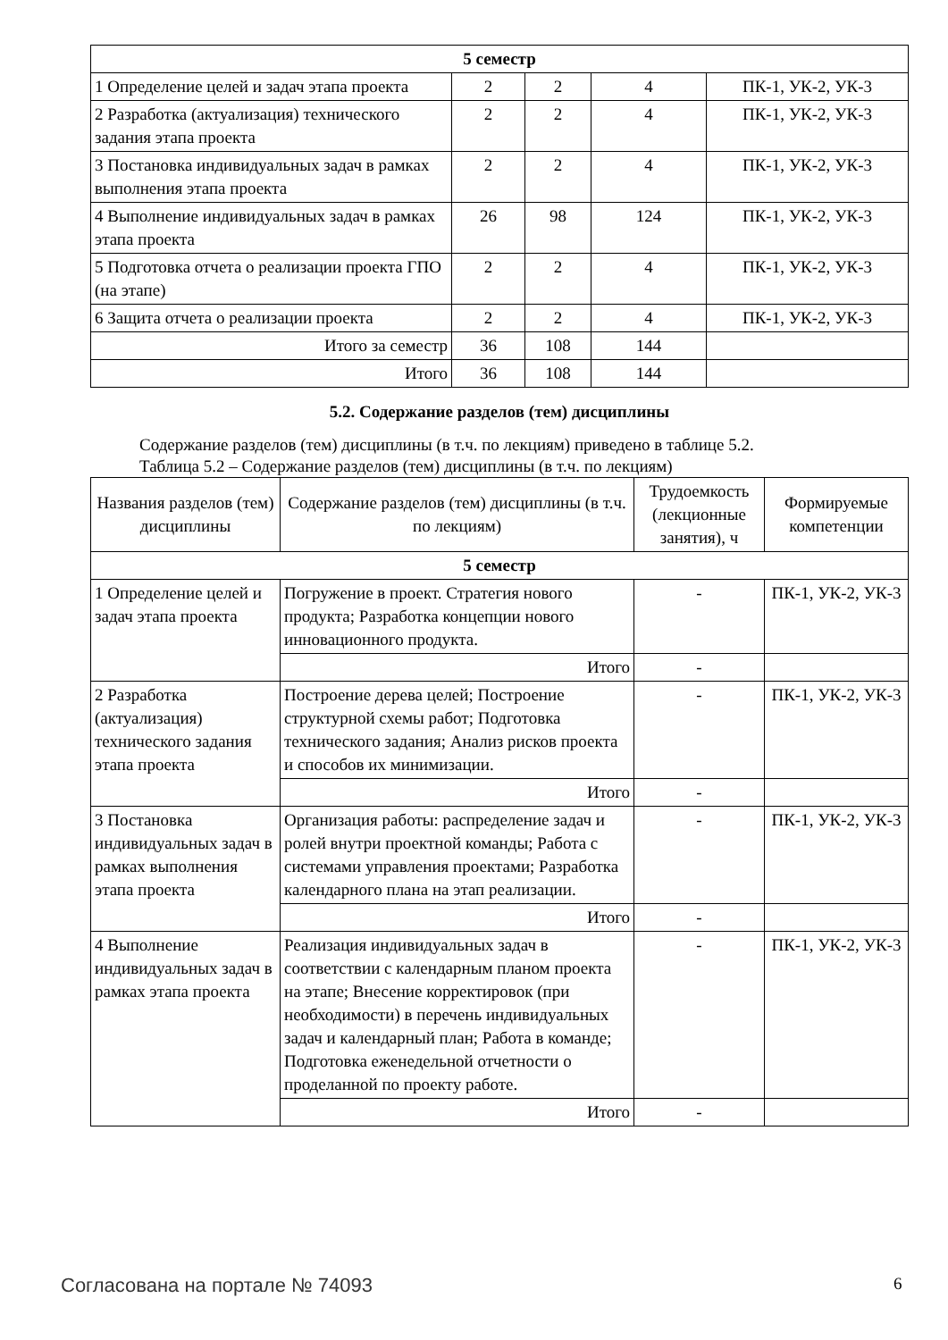| 5 семестр | | | | |
| 1 Определение целей и задач этапа проекта | 2 | 2 | 4 | ПК-1, УК-2, УК-3 |
| 2 Разработка (актуализация) технического задания этапа проекта | 2 | 2 | 4 | ПК-1, УК-2, УК-3 |
| 3 Постановка индивидуальных задач в рамках выполнения этапа проекта | 2 | 2 | 4 | ПК-1, УК-2, УК-3 |
| 4 Выполнение индивидуальных задач в рамках этапа проекта | 26 | 98 | 124 | ПК-1, УК-2, УК-3 |
| 5 Подготовка отчета о реализации проекта ГПО (на этапе) | 2 | 2 | 4 | ПК-1, УК-2, УК-3 |
| 6 Защита отчета о реализации проекта | 2 | 2 | 4 | ПК-1, УК-2, УК-3 |
| Итого за семестр | 36 | 108 | 144 | |
| Итого | 36 | 108 | 144 | |
5.2. Содержание разделов (тем) дисциплины
Содержание разделов (тем) дисциплины (в т.ч. по лекциям) приведено в таблице 5.2.
Таблица 5.2 – Содержание разделов (тем) дисциплины (в т.ч. по лекциям)
| Названия разделов (тем) дисциплины | Содержание разделов (тем) дисциплины (в т.ч. по лекциям) | Трудоемкость (лекционные занятия), ч | Формируемые компетенции |
| --- | --- | --- | --- |
| 5 семестр | | | |
| 1 Определение целей и задач этапа проекта | Погружение в проект. Стратегия нового продукта; Разработка концепции нового инновационного продукта. | - | ПК-1, УК-2, УК-3 |
| | Итого | - | |
| 2 Разработка (актуализация) технического задания этапа проекта | Построение дерева целей; Построение структурной схемы работ; Подготовка технического задания; Анализ рисков проекта и способов их минимизации. | - | ПК-1, УК-2, УК-3 |
| | Итого | - | |
| 3 Постановка индивидуальных задач в рамках выполнения этапа проекта | Организация работы: распределение задач и ролей внутри проектной команды; Работа с системами управления проектами; Разработка календарного плана на этап реализации. | - | ПК-1, УК-2, УК-3 |
| | Итого | - | |
| 4 Выполнение индивидуальных задач в рамках этапа проекта | Реализация индивидуальных задач в соответствии с календарным планом проекта на этапе; Внесение корректировок (при необходимости) в перечень индивидуальных задач и календарный план; Работа в команде; Подготовка еженедельной отчетности о проделанной по проекту работе. | - | ПК-1, УК-2, УК-3 |
| | Итого | - | |
Согласована на портале № 74093 6